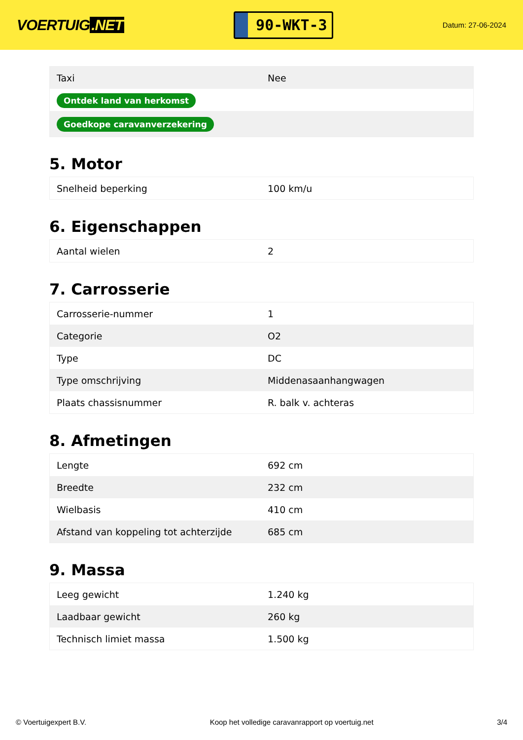VOERTUIG.NET
90-WKT-3
Datum: 27-06-2024
| Taxi | Nee |
| Ontdek land van herkomst | |
| Goedkope caravanverzekering | |
5. Motor
| Snelheid beperking | 100 km/u |
6. Eigenschappen
| Aantal wielen | 2 |
7. Carrosserie
| Carrosserie-nummer | 1 |
| Categorie | O2 |
| Type | DC |
| Type omschrijving | Middenasaanhangwagen |
| Plaats chassisnummer | R. balk v. achteras |
8. Afmetingen
| Lengte | 692 cm |
| Breedte | 232 cm |
| Wielbasis | 410 cm |
| Afstand van koppeling tot achterzijde | 685 cm |
9. Massa
| Leeg gewicht | 1.240 kg |
| Laadbaar gewicht | 260 kg |
| Technisch limiet massa | 1.500 kg |
© Voertuigexpert B.V. Koop het volledige caravanrapport op voertuig.net 3/4